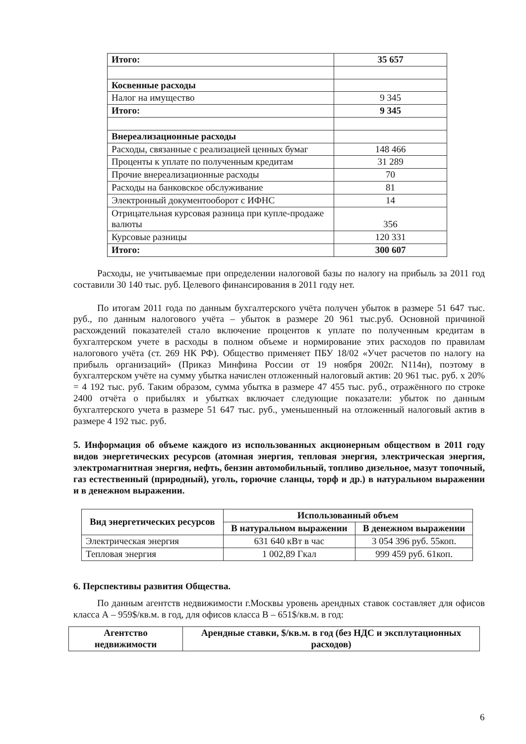| Итого: | 35 657 |
| Косвенные расходы | |
| Налог на имущество | 9 345 |
| Итого: | 9 345 |
| Внереализационные расходы | |
| Расходы, связанные с реализацией ценных бумаг | 148 466 |
| Проценты к уплате по полученным кредитам | 31 289 |
| Прочие внереализационные расходы | 70 |
| Расходы на банковское обслуживание | 81 |
| Электронный документооборот с ИФНС | 14 |
| Отрицательная курсовая разница при купле-продаже валюты | 356 |
| Курсовые разницы | 120 331 |
| Итого: | 300 607 |
Расходы, не учитываемые при определении налоговой базы по налогу на прибыль за 2011 год составили 30 140 тыс. руб. Целевого финансирования в 2011 году нет.
По итогам 2011 года по данным бухгалтерского учёта получен убыток в размере 51 647 тыс. руб., по данным налогового учёта – убыток в размере 20 961 тыс.руб. Основной причиной расхождений показателей стало включение процентов к уплате по полученным кредитам в бухгалтерском учете в расходы в полном объеме и нормирование этих расходов по правилам налогового учёта (ст. 269 НК РФ). Общество применяет ПБУ 18/02 «Учет расчетов по налогу на прибыль организаций» (Приказ Минфина России от 19 ноября 2002г. N114н), поэтому в бухгалтерском учёте на сумму убытка начислен отложенный налоговый актив: 20 961 тыс. руб. х 20% = 4 192 тыс. руб. Таким образом, сумма убытка в размере 47 455 тыс. руб., отражённого по строке 2400 отчёта о прибылях и убытках включает следующие показатели: убыток по данным бухгалтерского учета в размере 51 647 тыс. руб., уменьшенный на отложенный налоговый актив в размере 4 192 тыс. руб.
5. Информация об объеме каждого из использованных акционерным обществом в 2011 году видов энергетических ресурсов (атомная энергия, тепловая энергия, электрическая энергия, электромагнитная энергия, нефть, бензин автомобильный, топливо дизельное, мазут топочный, газ естественный (природный), уголь, горючие сланцы, торф и др.) в натуральном выражении и в денежном выражении.
| Вид энергетических ресурсов | Использованный объем | |
| --- | --- | --- |
| | В натуральном выражении | В денежном выражении |
| Электрическая энергия | 631 640 кВт в час | 3 054 396 руб. 55коп. |
| Тепловая энергия | 1 002,89 Гкал | 999 459 руб. 61коп. |
6. Перспективы развития Общества.
По данным агентств недвижимости г.Москвы уровень арендных ставок составляет для офисов класса А – 959$/кв.м. в год, для офисов класса В – 651$/кв.м. в год:
| Агентство недвижимости | Арендные ставки, $/кв.м. в год (без НДС и эксплутационных расходов) |
| --- | --- |
6